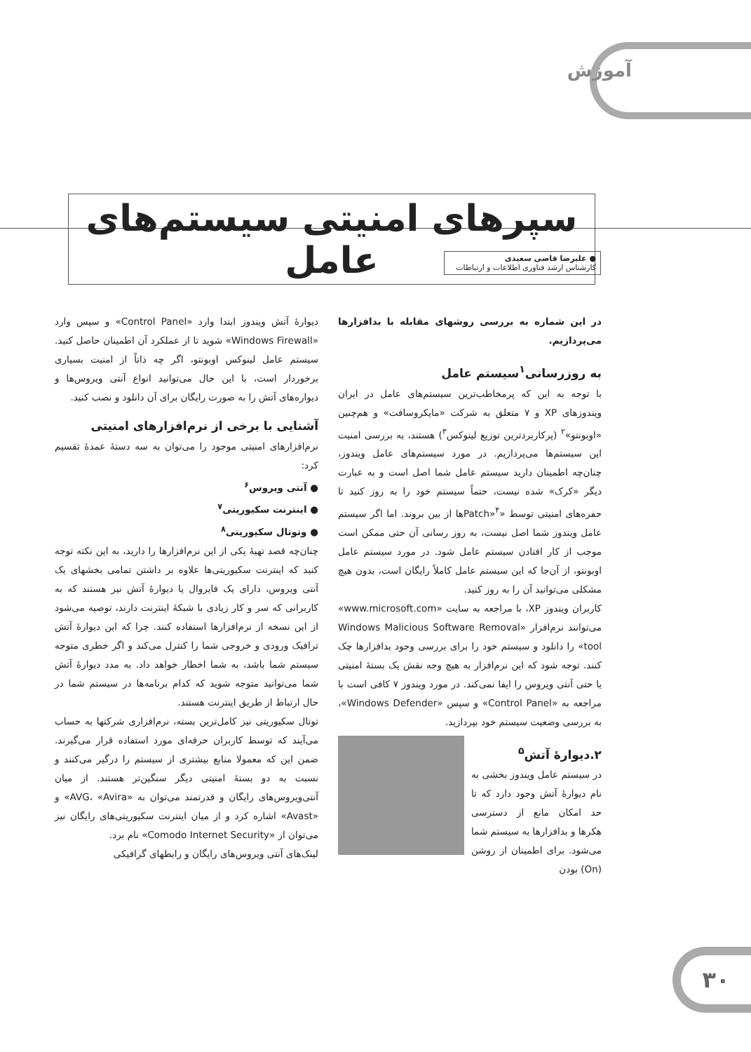آموزش
سپرهای امنیتی سیستم‌های عامل
● علیرضا قاضی سعیدی
کارشناس ارشد فناوری اطلاعات و ارتباطات
در این شماره به بررسی روشهای مقابله با بدافزارها می‌پردازیم.
به روزرسانی<sup>۱</sup>سیستم عامل
با توجه به این که پرمخاطب‌ترین سیستم‌های عامل در ایران ویندوزهای XP و ۷ متعلق به شرکت «مایکروسافت» و هم‌چنین «اوبونتو»<sup>۲</sup> (پرکاربردترین توزیع لینوکس<sup>۳</sup>) هستند، به بررسی امنیت این سیستم‌ها می‌پردازیم. در مورد سیستم‌های عامل ویندوز، چنان‌چه اطمینان دارید سیستم عامل شما اصل است و به عبارت دیگر «کرک» شده نیست، حتماً سیستم خود را به روز کنید تا حفره‌های امنیتی توسط «Patch»<sup>۴</sup>ها از بین بروند. اما اگر سیستم عامل ویندوز شما اصل نیست، به روز رسانی آن حتی ممکن است موجب از کار افتادن سیستم عامل شود. در مورد سیستم عامل اوبونتو، از آن‌جا که این سیستم عامل کاملاً رایگان است، بدون هیچ مشکلی می‌توانید آن را به روز کنید.
کاربران ویندوز XP، با مراجعه به سایت «www.microsoft.com» می‌توانند نرم‌افزار «Windows Malicious Software Removal tool» را دانلود و سیستم خود را برای بررسی وجود بدافزارها چک کنند. توجه شود که این نرم‌افزار به هیچ وجه نقش یک بستهٔ امنیتی یا حتی آنتی ویروس را ایفا نمی‌کند. در مورد ویندوز ۷ کافی است با مراجعه به «Control Panel» و سپس «Windows Defender»، به بررسی وضعیت سیستم خود بپردازید.
۲.دیوارهٔ آتش<sup>۵</sup>
در سیستم عامل ویندوز بخشی به نام دیوارهٔ آتش وجود دارد که تا حد امکان مانع از دسترسی هکرها و بدافزارها به سیستم شما می‌شود. برای اطمینان از روشن (On) بودن
دیوارهٔ آتش ویندوز ابتدا وارد «Control Panel» و سپس وارد «Windows Firewall» شوید تا از عملکرد آن اطمینان حاصل کنید. سیستم عامل لینوکس اوبونتو، اگر چه ذاتاً از امنیت بسیاری برخوردار است، با این حال می‌توانید انواع آنتی ویروس‌ها و دیواره‌های آتش را به صورت رایگان برای آن دانلود و نصب کنید.
آشنایی با برخی از نرم‌افزارهای امنیتی
نرم‌افزارهای امنیتی موجود را می‌توان به سه دستهٔ عمدهٔ تقسیم کرد:
● آنتی ویروس<sup>۶</sup>
● اینترنت سکیوریتی<sup>۷</sup>
● وتوتال سکیوریتی<sup>۸</sup>
چنان‌چه قصد تهیهٔ یکی از این نرم‌افزارها را دارید، به این نکته توجه کنید که اینترنت سکیوریتی‌ها علاوه بر داشتن تمامی بخشهای یک آنتی ویروس، دارای یک فایروال یا دیوارهٔ آتش نیز هستند که به کاربرانی که سر و کار زیادی با شبکهٔ اینترنت دارند، توصیه می‌شود از این نسخه از نرم‌افزارها استفاده کنند. چرا که این دیوارهٔ آتش ترافیک ورودی و خروجی شما را کنترل می‌کند و اگر خطری متوجه سیستم شما باشد، به شما اخطار خواهد داد. به مدد دیوارهٔ آتش شما می‌توانید متوجه شوید که کدام برنامه‌ها در سیستم شما در حال ارتباط از طریق اینترنت هستند.
توتال سکیوریتی نیز کامل‌ترین بسته، نرم‌افزاری شرکتها به حساب می‌آیند که توسط کاربران حرفه‌ای مورد استفاده قرار می‌گیرند. ضمن این که معمولا منابع بیشتری از سیستم را درگیر می‌کنند و نسبت به دو بستهٔ امنیتی دیگر سنگین‌تر هستند. از میان آنتی‌ویروس‌های رایگان و قدرتمند می‌توان به «AVG، «Avira» و «Avast» اشاره کرد و از میان اینترنت سکیوریتی‌های رایگان نیز می‌توان از «Comodo Internet Security» نام برد.
لینک‌های آنتی ویروس‌های رایگان و رابطهای گرافیکی
۳۰